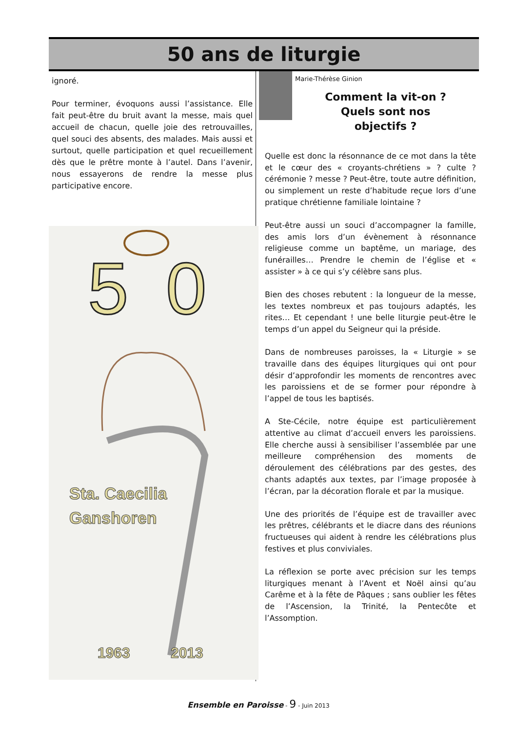50 ans de liturgie
ignoré.
Pour terminer, évoquons aussi l’assistance. Elle fait peut-être du bruit avant la messe, mais quel accueil de chacun, quelle joie des retrouvailles, quel souci des absents, des malades. Mais aussi et surtout, quelle participation et quel recueillement dès que le prêtre monte à l’autel. Dans l’avenir, nous essayerons de rendre la messe plus participative encore.
5
0
Sta. Caecilia
Ganshoren
1963
2013
Marie-Thérèse Ginion
Comment la vit-on ?
Quels sont nos
objectifs ?
Quelle est donc la résonnance de ce mot dans la tête et le cœur des « croyants-chrétiens » ? culte ? cérémonie ? messe ? Peut-être, toute autre définition, ou simplement un reste d’habitude reçue lors d’une pratique chrétienne familiale lointaine ?
Peut-être aussi un souci d’accompagner la famille, des amis lors d’un évènement à résonnance religieuse comme un baptême, un mariage, des funérailles… Prendre le chemin de l’église et « assister » à ce qui s’y célèbre sans plus.
Bien des choses rebutent : la longueur de la messe, les textes nombreux et pas toujours adaptés, les rites… Et cependant ! une belle liturgie peut-être le temps d’un appel du Seigneur qui la préside.
Dans de nombreuses paroisses, la « Liturgie » se travaille dans des équipes liturgiques qui ont pour désir d’approfondir les moments de rencontres avec les paroissiens et de se former pour répondre à l’appel de tous les baptisés.
A Ste-Cécile, notre équipe est particulièrement attentive au climat d’accueil envers les paroissiens. Elle cherche aussi à sensibiliser l’assemblée par une meilleure compréhension des moments de déroulement des célébrations par des gestes, des chants adaptés aux textes, par l’image proposée à l’écran, par la décoration florale et par la musique.
Une des priorités de l’équipe est de travailler avec les prêtres, célébrants et le diacre dans des réunions fructueuses qui aident à rendre les célébrations plus festives et plus conviviales.
La réflexion se porte avec précision sur les temps liturgiques menant à l’Avent et Noël ainsi qu’au Carême et à la fête de Pâques ; sans oublier les fêtes de l’Ascension, la Trinité, la Pentecôte et l’Assomption.
Ensemble en Paroisse - 9 - Juin 2013